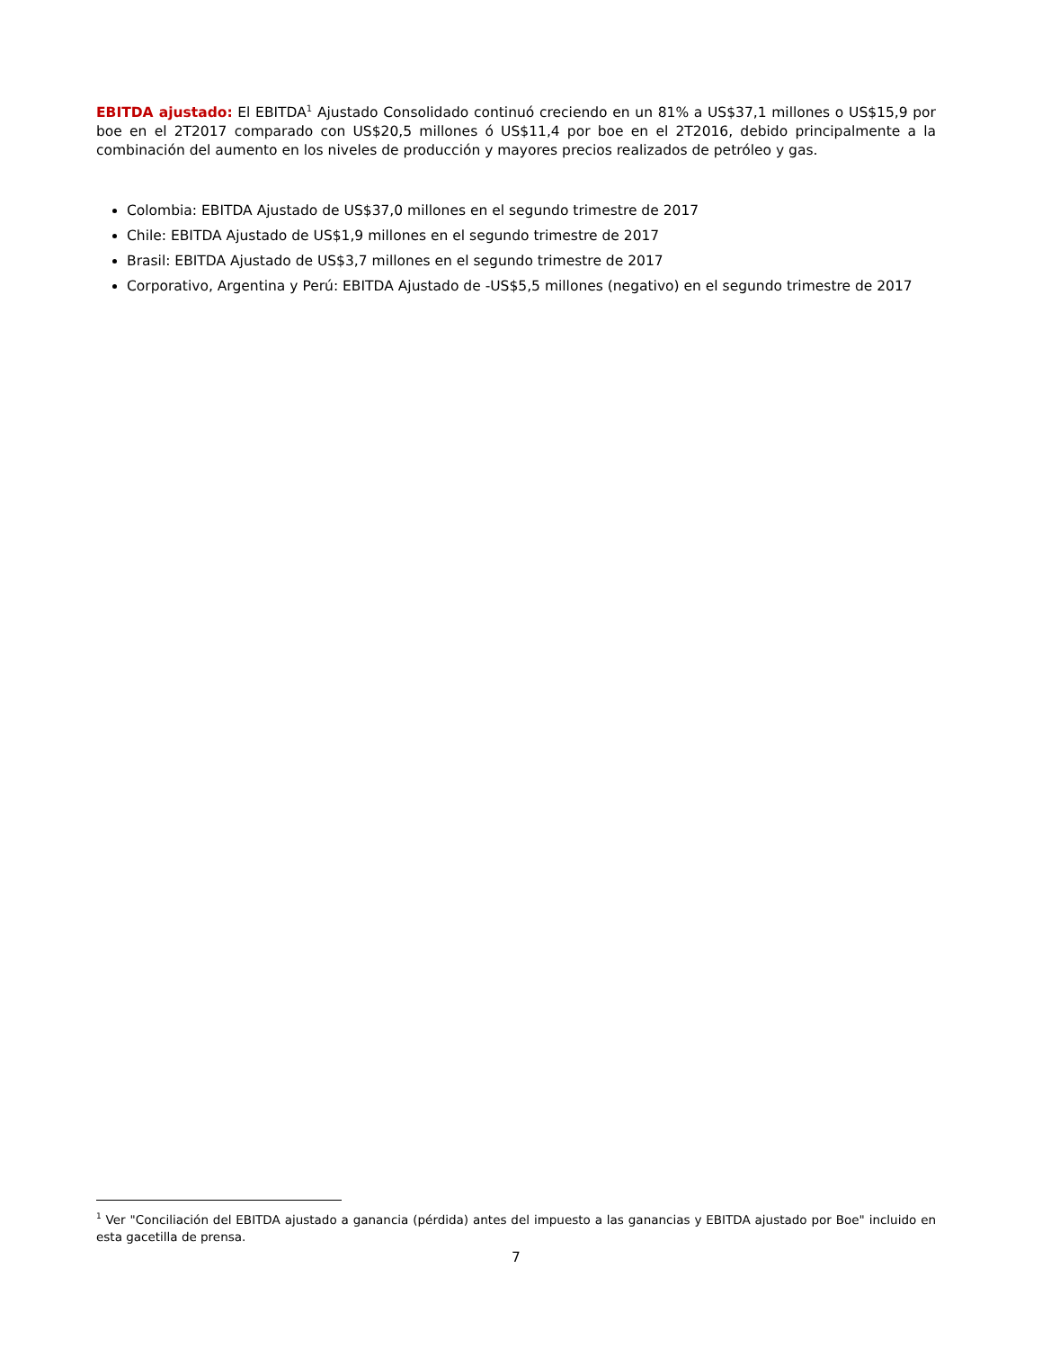EBITDA ajustado: El EBITDA<sup>1</sup> Ajustado Consolidado continuó creciendo en un 81% a US$37,1 millones o US$15,9 por boe en el 2T2017 comparado con US$20,5 millones ó US$11,4 por boe en el 2T2016, debido principalmente a la combinación del aumento en los niveles de producción y mayores precios realizados de petróleo y gas.
Colombia: EBITDA Ajustado de US$37,0 millones en el segundo trimestre de 2017
Chile: EBITDA Ajustado de US$1,9 millones en el segundo trimestre de 2017
Brasil: EBITDA Ajustado de US$3,7 millones en el segundo trimestre de 2017
Corporativo, Argentina y Perú: EBITDA Ajustado de -US$5,5 millones (negativo) en el segundo trimestre de 2017
<sup>1</sup> Ver "Conciliación del EBITDA ajustado a ganancia (pérdida) antes del impuesto a las ganancias y EBITDA ajustado por Boe" incluido en esta gacetilla de prensa.
7